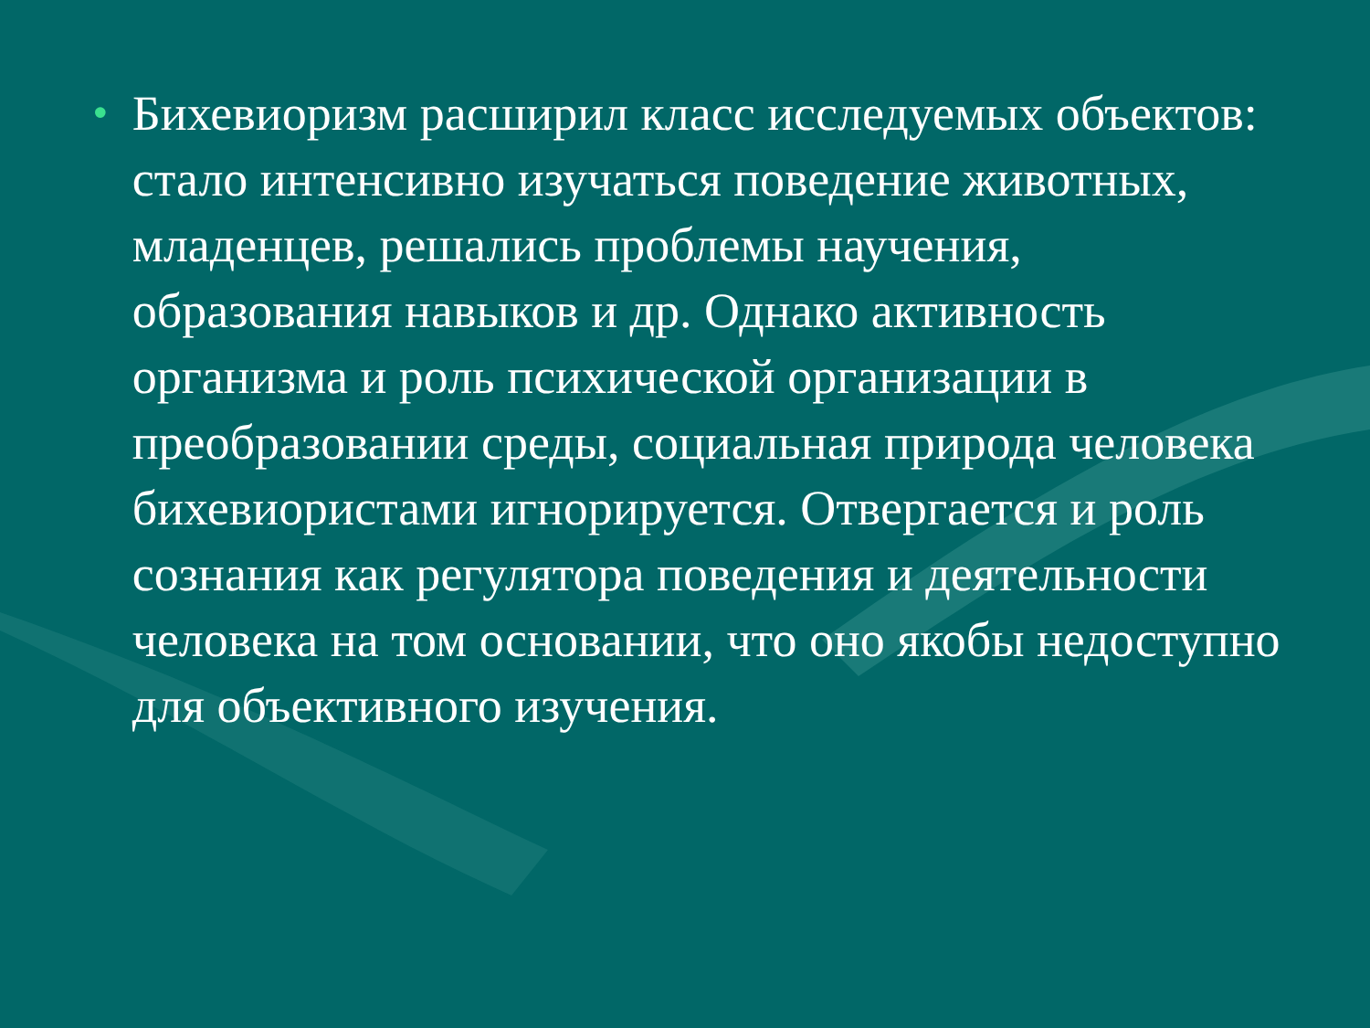•
Бихевиоризм расширил класс исследуемых объектов: стало интенсивно изучаться поведение животных, младенцев, решались проблемы научения, образования навыков и др. Однако активность организма и роль психической организации в преобразовании среды, социальная природа человека бихевиористами игнорируется. Отвергается и роль сознания как регулятора поведения и деятельности человека на том основании, что оно якобы недоступно для объективного изучения.